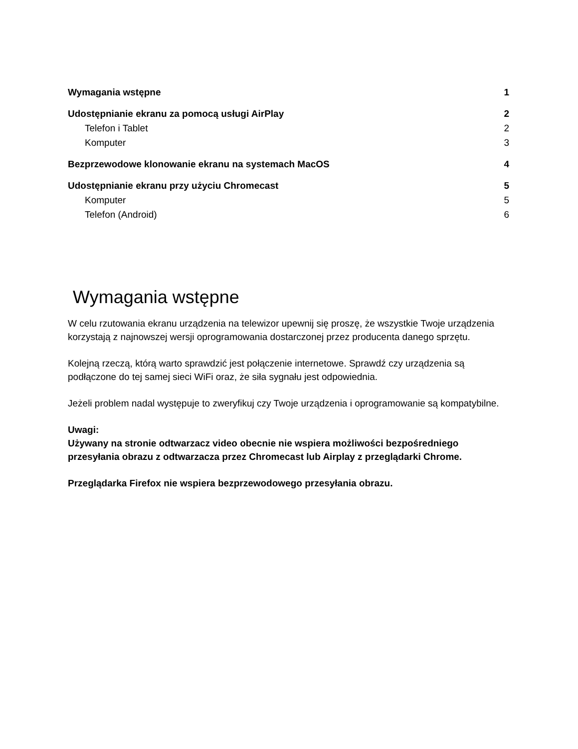Wymagania wstępne 1
Udostępnianie ekranu za pomocą usługi AirPlay 2
Telefon i Tablet 2
Komputer 3
Bezprzewodowe klonowanie ekranu na systemach MacOS 4
Udostępnianie ekranu przy użyciu Chromecast 5
Komputer 5
Telefon (Android) 6
Wymagania wstępne
W celu rzutowania ekranu urządzenia na telewizor upewnij się proszę, że wszystkie Twoje urządzenia korzystają z najnowszej wersji oprogramowania dostarczonej przez producenta danego sprzętu.
Kolejną rzeczą, którą warto sprawdzić jest połączenie internetowe. Sprawdź czy urządzenia są podłączone do tej samej sieci WiFi oraz, że siła sygnału jest odpowiednia.
Jeżeli problem nadal występuje to zweryfikuj czy Twoje urządzenia i oprogramowanie są kompatybilne.
Uwagi:
Używany na stronie odtwarzacz video obecnie nie wspiera możliwości bezpośredniego przesyłania obrazu z odtwarzacza przez Chromecast lub Airplay z przeglądarki Chrome.
Przeglądarka Firefox nie wspiera bezprzewodowego przesyłania obrazu.